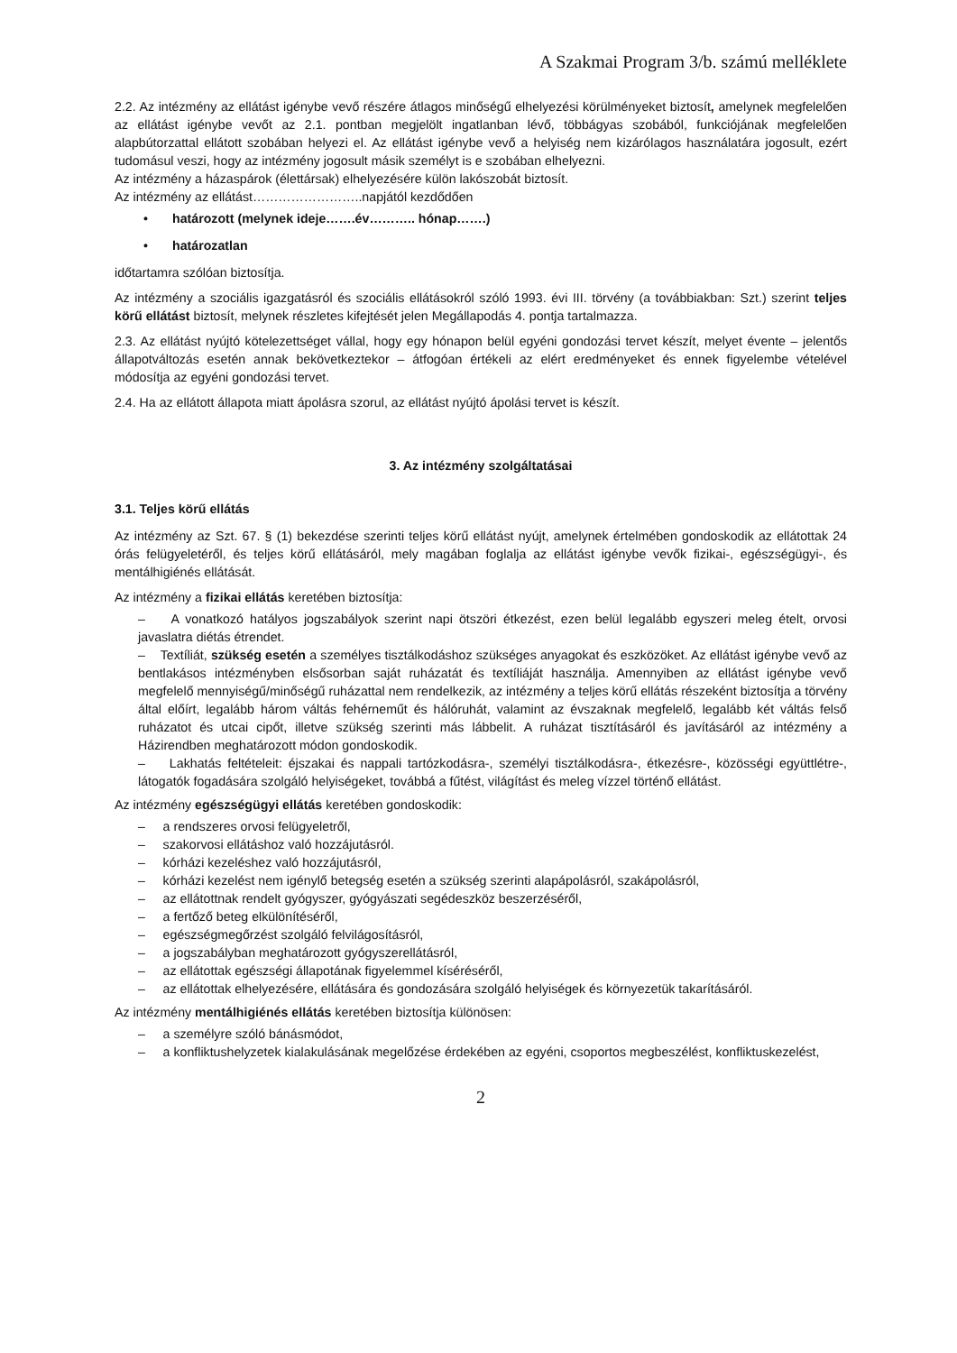A Szakmai Program 3/b. számú melléklete
2.2. Az intézmény az ellátást igénybe vevő részére átlagos minőségű elhelyezési körülményeket biztosít, amelynek megfelelően az ellátást igénybe vevőt az 2.1. pontban megjelölt ingatlanban lévő, többágyas szobából, funkciójának megfelelően alapbútorzattal ellátott szobában helyezi el. Az ellátást igénybe vevő a helyiség nem kizárólagos használatára jogosult, ezért tudomásul veszi, hogy az intézmény jogosult másik személyt is e szobában elhelyezni.
Az intézmény a házaspárok (élettársak) elhelyezésére külön lakószobát biztosít.
Az intézmény az ellátást……………………..napjától kezdődően
• határozott (melynek ideje…….év……….. hónap…….)
• határozatlan
időtartamra szólóan biztosítja.
Az intézmény a szociális igazgatásról és szociális ellátásokról szóló 1993. évi III. törvény (a továbbiakban: Szt.) szerint teljes körű ellátást biztosít, melynek részletes kifejtését jelen Megállapodás 4. pontja tartalmazza.
2.3. Az ellátást nyújtó kötelezettséget vállal, hogy egy hónapon belül egyéni gondozási tervet készít, melyet évente – jelentős állapotváltozás esetén annak bekövetkeztekor – átfogóan értékeli az elért eredményeket és ennek figyelembe vételével módosítja az egyéni gondozási tervet.
2.4. Ha az ellátott állapota miatt ápolásra szorul, az ellátást nyújtó ápolási tervet is készít.
3. Az intézmény szolgáltatásai
3.1. Teljes körű ellátás
Az intézmény az Szt. 67. § (1) bekezdése szerinti teljes körű ellátást nyújt, amelynek értelmében gondoskodik az ellátottak 24 órás felügyeletéről, és teljes körű ellátásáról, mely magában foglalja az ellátást igénybe vevők fizikai-, egészségügyi-, és mentálhigiénés ellátását.
Az intézmény a fizikai ellátás keretében biztosítja:
– A vonatkozó hatályos jogszabályok szerint napi ötszöri étkezést, ezen belül legalább egyszeri meleg ételt, orvosi javaslatra diétás étrendet.
– Textíliát, szükség esetén a személyes tisztálkodáshoz szükséges anyagokat és eszközöket. Az ellátást igénybe vevő az bentlakásos intézményben elsősorban saját ruházatát és textíliáját használja. Amennyiben az ellátást igénybe vevő megfelelő mennyiségű/minőségű ruházattal nem rendelkezik, az intézmény a teljes körű ellátás részeként biztosítja a törvény által előírt, legalább három váltás fehérneműt és hálóruhát, valamint az évszaknak megfelelő, legalább két váltás felső ruházatot és utcai cipőt, illetve szükség szerinti más lábbelit. A ruházat tisztításáról és javításáról az intézmény a Házirendben meghatározott módon gondoskodik.
– Lakhatás feltételeit: éjszakai és nappali tartózkodásra-, személyi tisztálkodásra-, étkezésre-, közösségi együttlétre-, látogatók fogadására szolgáló helyiségeket, továbbá a fűtést, világítást és meleg vízzel történő ellátást.
Az intézmény egészségügyi ellátás keretében gondoskodik:
– a rendszeres orvosi felügyeletről,
– szakorvosi ellátáshoz való hozzájutásról.
– kórházi kezeléshez való hozzájutásról,
– kórházi kezelést nem igénylő betegség esetén a szükség szerinti alapápolásról, szakápolásról,
– az ellátottnak rendelt gyógyszer, gyógyászati segédeszköz beszerzéséről,
– a fertőző beteg elkülönítéséről,
– egészségmegőrzést szolgáló felvilágosításról,
– a jogszabályban meghatározott gyógyszerellátásról,
– az ellátottak egészségi állapotának figyelemmel kíséréséről,
– az ellátottak elhelyezésére, ellátására és gondozására szolgáló helyiségek és környezetük takarításáról.
Az intézmény mentálhigiénés ellátás keretében biztosítja különösen:
– a személyre szóló bánásmódot,
– a konfliktushelyzetek kialakulásának megelőzése érdekében az egyéni, csoportos megbeszélést, konfliktuskezelést,
2